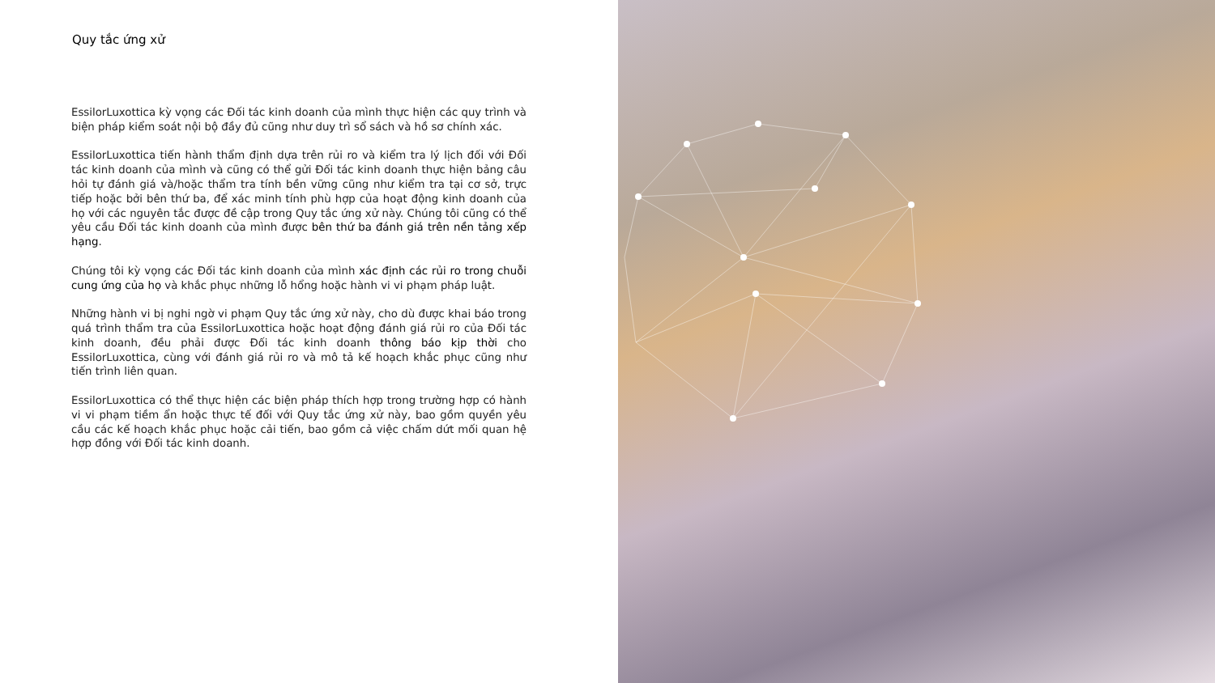Quy tắc ứng xử
EssilorLuxottica kỳ vọng các Đối tác kinh doanh của mình thực hiện các quy trình và biện pháp kiểm soát nội bộ đầy đủ cũng như duy trì sổ sách và hồ sơ chính xác.
EssilorLuxottica tiến hành thẩm định dựa trên rủi ro và kiểm tra lý lịch đối với Đối tác kinh doanh của mình và cũng có thể gửi Đối tác kinh doanh thực hiện bảng câu hỏi tự đánh giá và/hoặc thẩm tra tính bền vững cũng như kiểm tra tại cơ sở, trực tiếp hoặc bởi bên thứ ba, để xác minh tính phù hợp của hoạt động kinh doanh của họ với các nguyên tắc được đề cập trong Quy tắc ứng xử này. Chúng tôi cũng có thể yêu cầu Đối tác kinh doanh của mình được bên thứ ba đánh giá trên nền tảng xếp hạng.
Chúng tôi kỳ vọng các Đối tác kinh doanh của mình xác định các rủi ro trong chuỗi cung ứng của họ và khắc phục những lỗ hổng hoặc hành vi vi phạm pháp luật.
Những hành vi bị nghi ngờ vi phạm Quy tắc ứng xử này, cho dù được khai báo trong quá trình thẩm tra của EssilorLuxottica hoặc hoạt động đánh giá rủi ro của Đối tác kinh doanh, đều phải được Đối tác kinh doanh thông báo kịp thời cho EssilorLuxottica, cùng với đánh giá rủi ro và mô tả kế hoạch khắc phục cũng như tiến trình liên quan.
EssilorLuxottica có thể thực hiện các biện pháp thích hợp trong trường hợp có hành vi vi phạm tiềm ẩn hoặc thực tế đối với Quy tắc ứng xử này, bao gồm quyền yêu cầu các kế hoạch khắc phục hoặc cải tiến, bao gồm cả việc chấm dứt mối quan hệ hợp đồng với Đối tác kinh doanh.